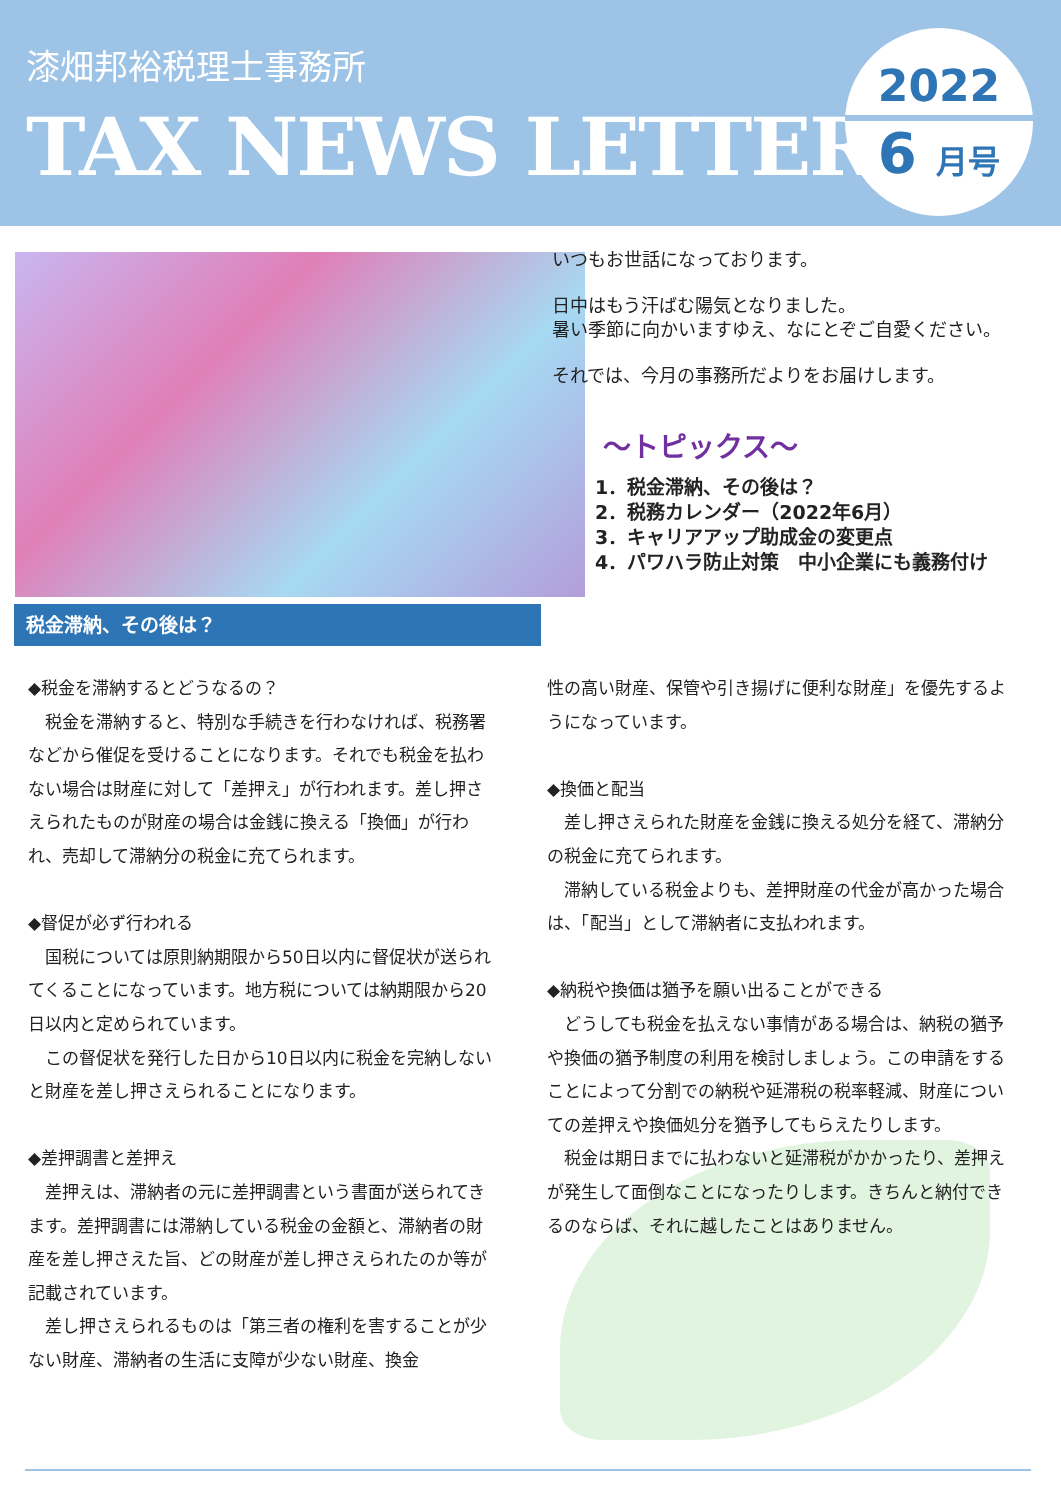漆畑邦裕税理士事務所
TAX NEWS LETTER
2022
6 月号
いつもお世話になっております。
日中はもう汗ばむ陽気となりました。
暑い季節に向かいますゆえ、なにとぞご自愛ください。
それでは、今月の事務所だよりをお届けします。
～トピックス～
1．税金滞納、その後は？
2．税務カレンダー（2022年6月）
3．キャリアアップ助成金の変更点
4．パワハラ防止対策　中小企業にも義務付け
税金滞納、その後は？
◆税金を滞納するとどうなるの？
　税金を滞納すると、特別な手続きを行わなければ、税務署などから催促を受けることになります。それでも税金を払わない場合は財産に対して「差押え」が行われます。差し押さえられたものが財産の場合は金銭に換える「換価」が行われ、売却して滞納分の税金に充てられます。
◆督促が必ず行われる
　国税については原則納期限から50日以内に督促状が送られてくることになっています。地方税については納期限から20日以内と定められています。
　この督促状を発行した日から10日以内に税金を完納しないと財産を差し押さえられることになります。
◆差押調書と差押え
　差押えは、滞納者の元に差押調書という書面が送られてきます。差押調書には滞納している税金の金額と、滞納者の財産を差し押さえた旨、どの財産が差し押さえられたのか等が記載されています。
　差し押さえられるものは「第三者の権利を害することが少ない財産、滞納者の生活に支障が少ない財産、換金
性の高い財産、保管や引き揚げに便利な財産」を優先するようになっています。
◆換価と配当
　差し押さえられた財産を金銭に換える処分を経て、滞納分の税金に充てられます。
　滞納している税金よりも、差押財産の代金が高かった場合は、「配当」として滞納者に支払われます。
◆納税や換価は猶予を願い出ることができる
　どうしても税金を払えない事情がある場合は、納税の猶予や換価の猶予制度の利用を検討しましょう。この申請をすることによって分割での納税や延滞税の税率軽減、財産についての差押えや換価処分を猶予してもらえたりします。
　税金は期日までに払わないと延滞税がかかったり、差押えが発生して面倒なことになったりします。きちんと納付できるのならば、それに越したことはありません。